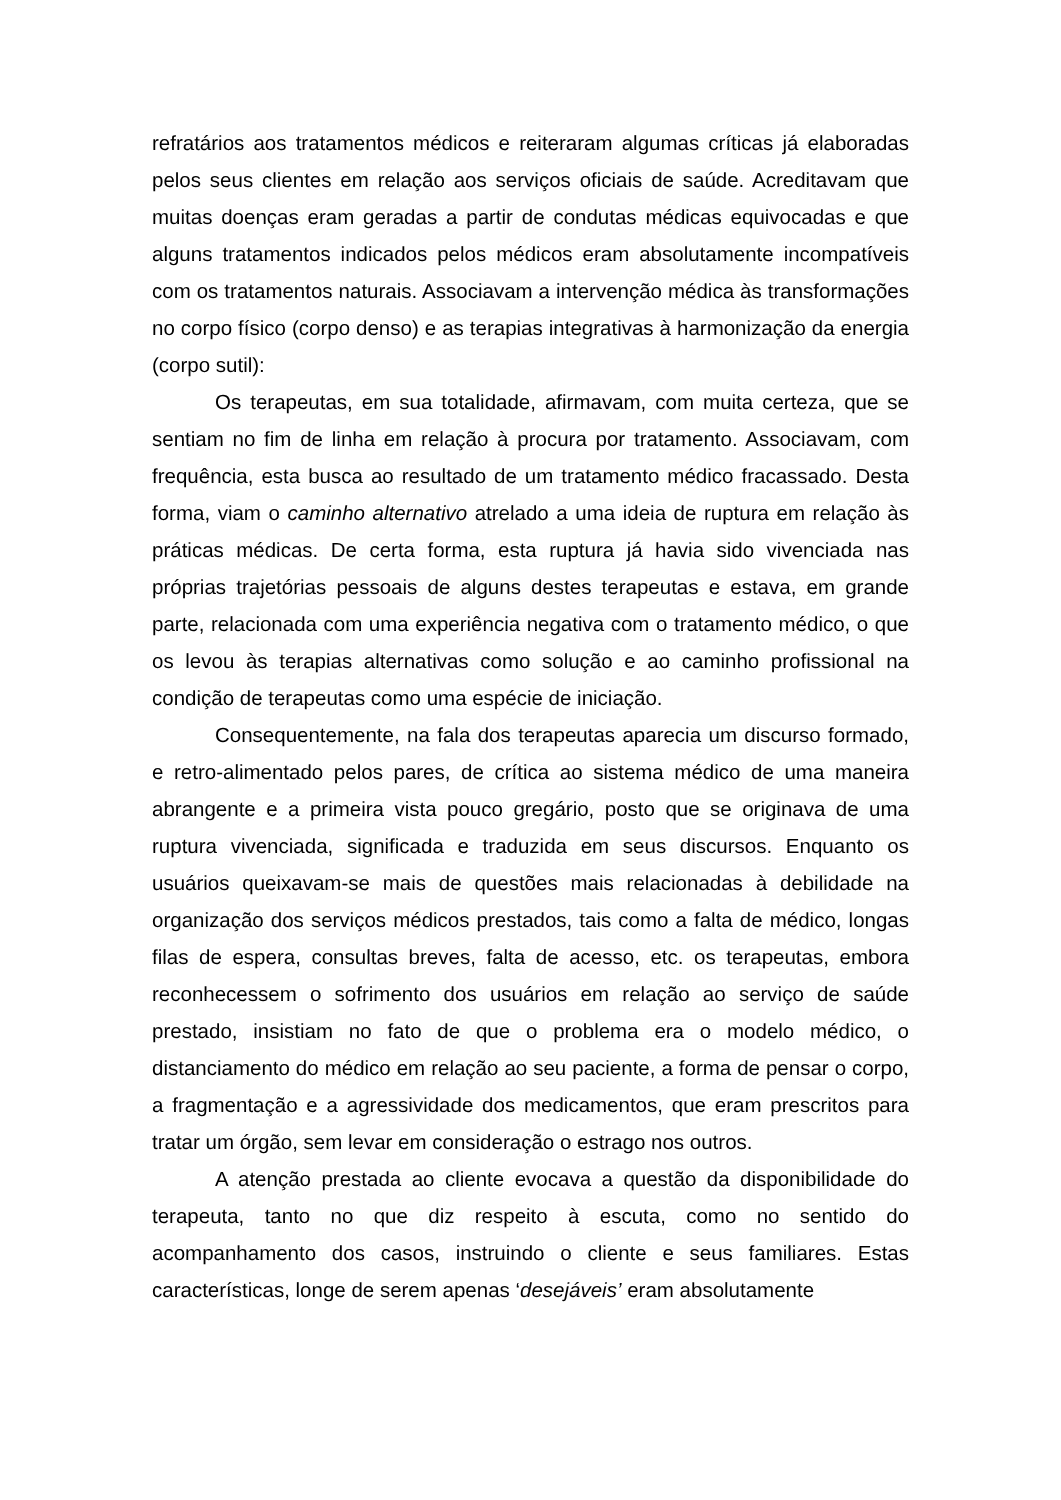refratários aos tratamentos médicos e reiteraram algumas críticas já elaboradas pelos seus clientes em relação aos serviços oficiais de saúde. Acreditavam que muitas doenças eram geradas a partir de condutas médicas equivocadas e que alguns tratamentos indicados pelos médicos eram absolutamente incompatíveis com os tratamentos naturais. Associavam a intervenção médica às transformações no corpo físico (corpo denso) e as terapias integrativas à harmonização da energia (corpo sutil):
Os terapeutas, em sua totalidade, afirmavam, com muita certeza, que se sentiam no fim de linha em relação à procura por tratamento. Associavam, com frequência, esta busca ao resultado de um tratamento médico fracassado. Desta forma, viam o caminho alternativo atrelado a uma ideia de ruptura em relação às práticas médicas. De certa forma, esta ruptura já havia sido vivenciada nas próprias trajetórias pessoais de alguns destes terapeutas e estava, em grande parte, relacionada com uma experiência negativa com o tratamento médico, o que os levou às terapias alternativas como solução e ao caminho profissional na condição de terapeutas como uma espécie de iniciação.
Consequentemente, na fala dos terapeutas aparecia um discurso formado, e retro-alimentado pelos pares, de crítica ao sistema médico de uma maneira abrangente e a primeira vista pouco gregário, posto que se originava de uma ruptura vivenciada, significada e traduzida em seus discursos. Enquanto os usuários queixavam-se mais de questões mais relacionadas à debilidade na organização dos serviços médicos prestados, tais como a falta de médico, longas filas de espera, consultas breves, falta de acesso, etc. os terapeutas, embora reconhecessem o sofrimento dos usuários em relação ao serviço de saúde prestado, insistiam no fato de que o problema era o modelo médico, o distanciamento do médico em relação ao seu paciente, a forma de pensar o corpo, a fragmentação e a agressividade dos medicamentos, que eram prescritos para tratar um órgão, sem levar em consideração o estrago nos outros.
A atenção prestada ao cliente evocava a questão da disponibilidade do terapeuta, tanto no que diz respeito à escuta, como no sentido do acompanhamento dos casos, instruindo o cliente e seus familiares. Estas características, longe de serem apenas ‘desejáveis’ eram absolutamente